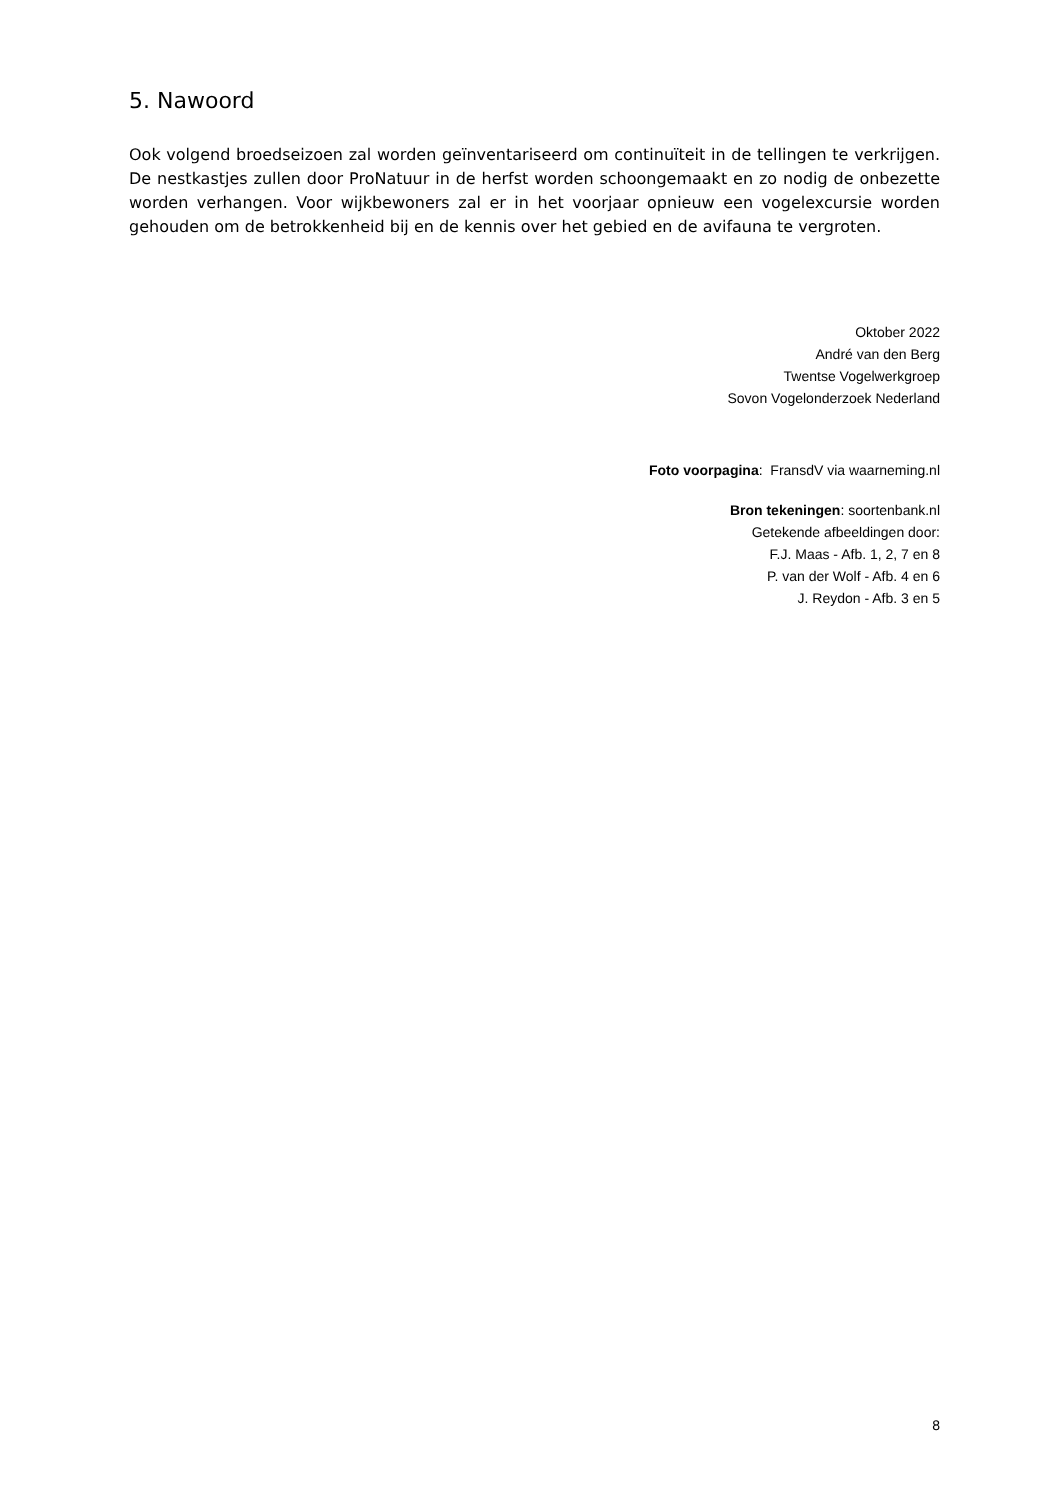5. Nawoord
Ook volgend broedseizoen zal worden geïnventariseerd om continuïteit in de tellingen te verkrijgen. De nestkastjes zullen door ProNatuur in de herfst worden schoongemaakt en zo nodig de onbezette worden verhangen. Voor wijkbewoners zal er in het voorjaar opnieuw een vogelexcursie worden gehouden om de betrokkenheid bij en de kennis over het gebied en de avifauna te vergroten.
Oktober 2022
André van den Berg
Twentse Vogelwerkgroep
Sovon Vogelonderzoek Nederland
Foto voorpagina: FransdV via waarneming.nl
Bron tekeningen: soortenbank.nl
Getekende afbeeldingen door:
F.J. Maas - Afb. 1, 2, 7 en 8
P. van der Wolf - Afb. 4 en 6
J. Reydon - Afb. 3 en 5
8